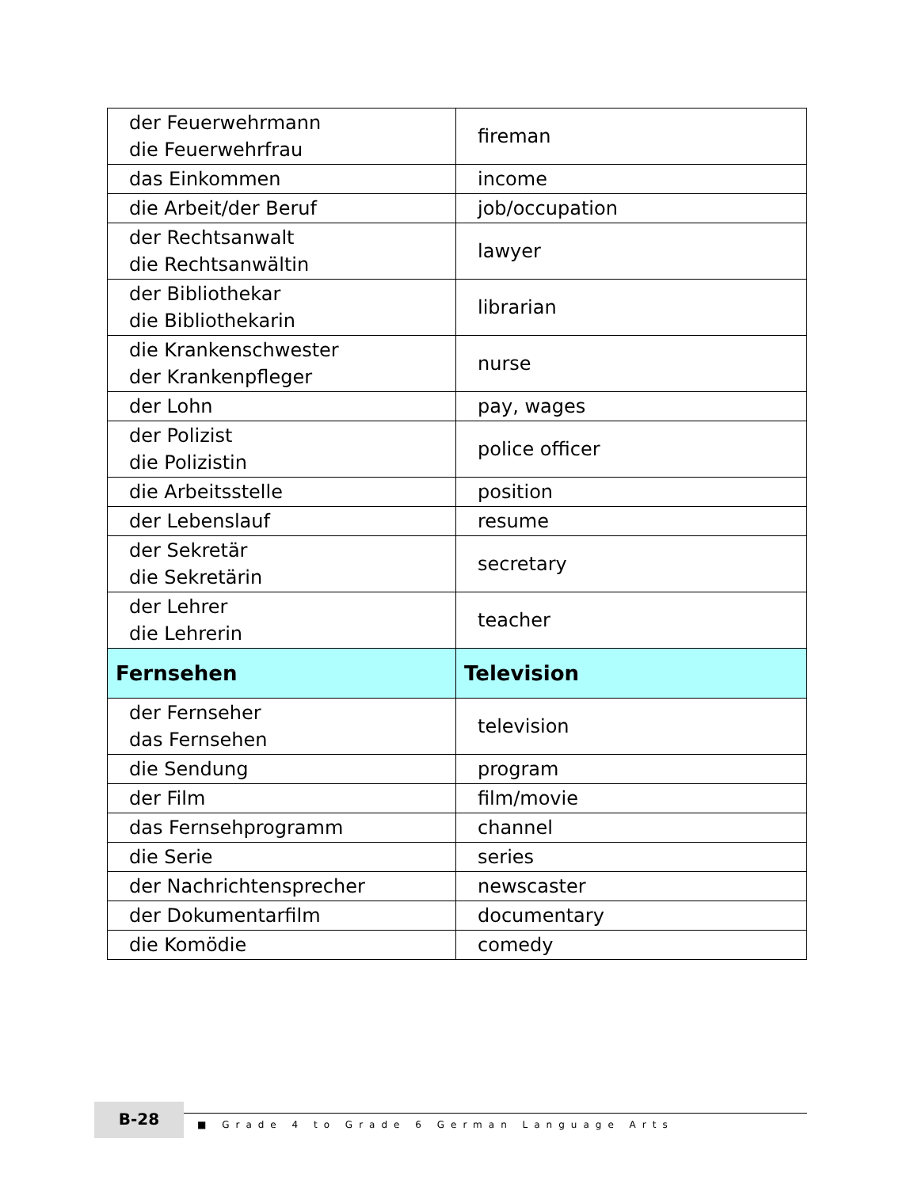| der Feuerwehrmann die Feuerwehrfrau | fireman |
| das Einkommen | income |
| die Arbeit/der Beruf | job/occupation |
| der Rechtsanwalt die Rechtsanwältin | lawyer |
| der Bibliothekar die Bibliothekarin | librarian |
| die Krankenschwester der Krankenpfleger | nurse |
| der Lohn | pay, wages |
| der Polizist die Polizistin | police officer |
| die Arbeitsstelle | position |
| der Lebenslauf | resume |
| der Sekretär die Sekretärin | secretary |
| der Lehrer die Lehrerin | teacher |
| Fernsehen | Television |
| der Fernseher das Fernsehen | television |
| die Sendung | program |
| der Film | film/movie |
| das Fernsehprogramm | channel |
| die Serie | series |
| der Nachrichtensprecher | newscaster |
| der Dokumentarfilm | documentary |
| die Komödie | comedy |
B-28
■ Grade 4 to Grade 6 German Language Arts